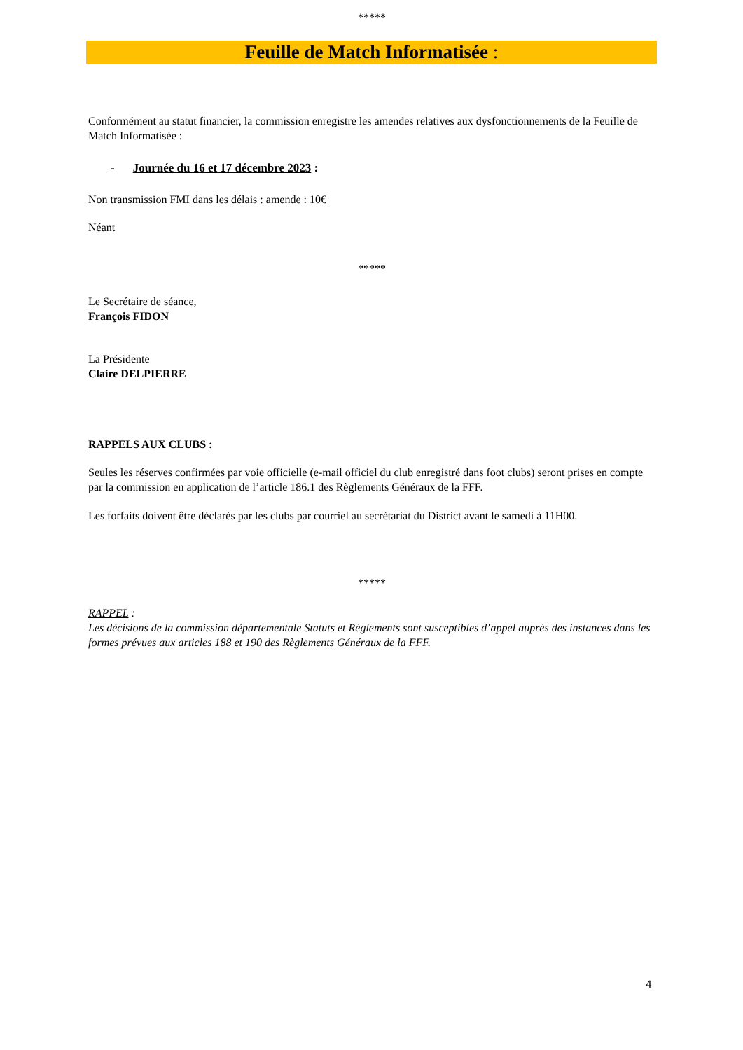*****
Feuille de Match Informatisée :
Conformément au statut financier, la commission enregistre les amendes relatives aux dysfonctionnements de la Feuille de Match Informatisée :
- Journée du 16 et 17 décembre 2023 :
Non transmission FMI dans les délais : amende : 10€
Néant
*****
Le Secrétaire de séance,
François FIDON
La Présidente
Claire DELPIERRE
RAPPELS AUX CLUBS :
Seules les réserves confirmées par voie officielle (e-mail officiel du club enregistré dans foot clubs) seront prises en compte par la commission en application de l’article 186.1 des Règlements Généraux de la FFF.
Les forfaits doivent être déclarés par les clubs par courriel au secrétariat du District avant le samedi à 11H00.
*****
RAPPEL :
Les décisions de la commission départementale Statuts et Règlements sont susceptibles d’appel auprès des instances dans les formes prévues aux articles 188 et 190 des Règlements Généraux de la FFF.
4